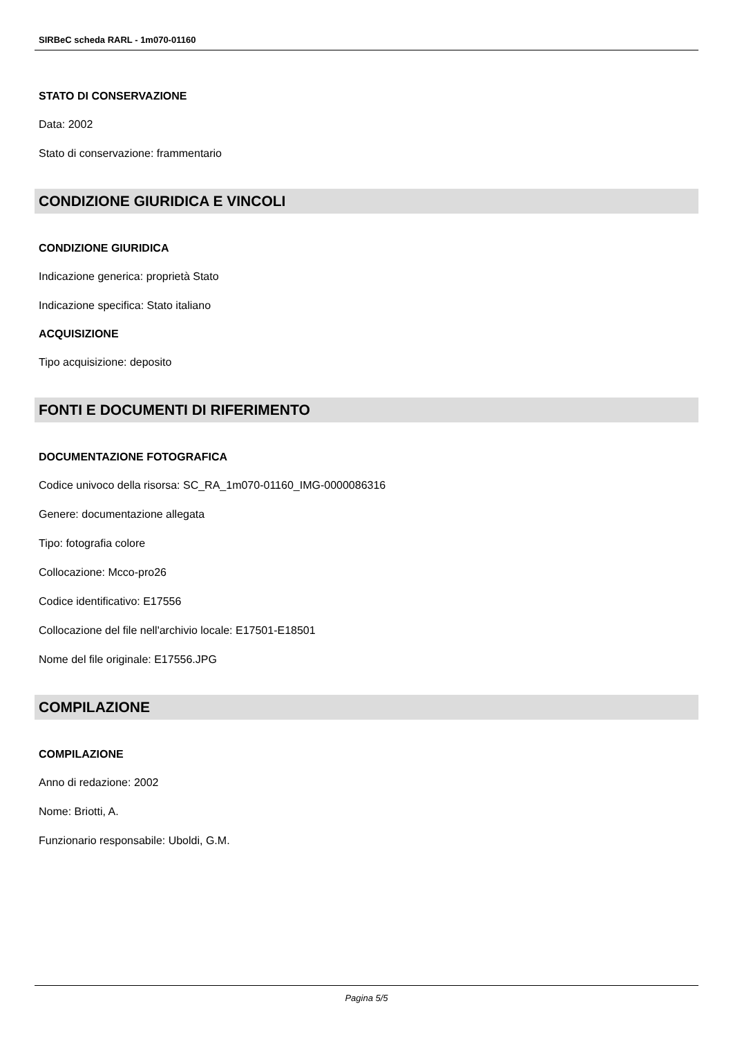SIRBeC scheda RARL - 1m070-01160
STATO DI CONSERVAZIONE
Data: 2002
Stato di conservazione: frammentario
CONDIZIONE GIURIDICA E VINCOLI
CONDIZIONE GIURIDICA
Indicazione generica: proprietà Stato
Indicazione specifica: Stato italiano
ACQUISIZIONE
Tipo acquisizione: deposito
FONTI E DOCUMENTI DI RIFERIMENTO
DOCUMENTAZIONE FOTOGRAFICA
Codice univoco della risorsa: SC_RA_1m070-01160_IMG-0000086316
Genere: documentazione allegata
Tipo: fotografia colore
Collocazione: Mcco-pro26
Codice identificativo: E17556
Collocazione del file nell'archivio locale: E17501-E18501
Nome del file originale: E17556.JPG
COMPILAZIONE
COMPILAZIONE
Anno di redazione: 2002
Nome: Briotti, A.
Funzionario responsabile: Uboldi, G.M.
Pagina 5/5